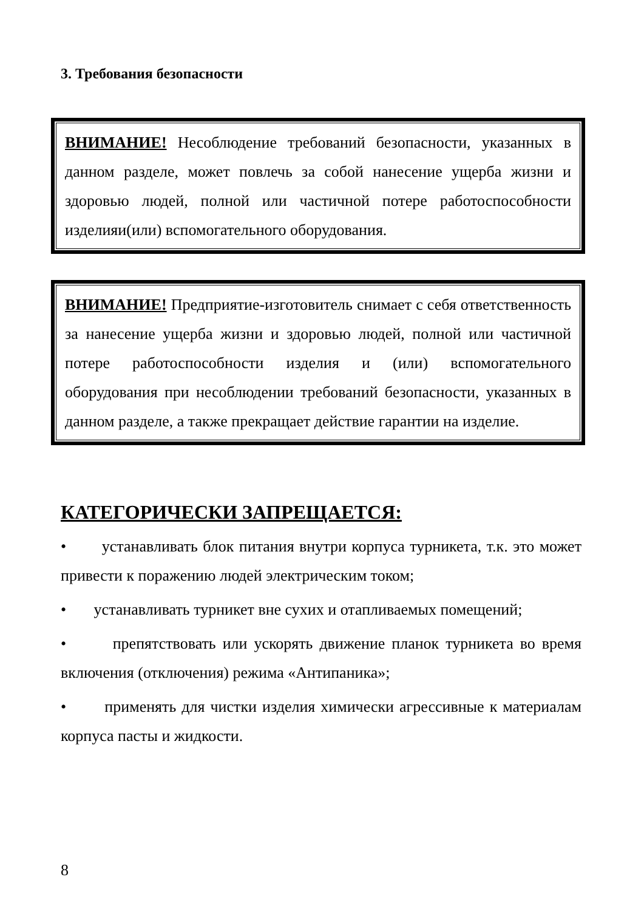3. Требования безопасности
ВНИМАНИЕ! Несоблюдение требований безопасности, указанных в данном разделе, может повлечь за собой нанесение ущерба жизни и здоровью людей, полной или частичной потере работоспособности изделияи(или) вспомогательного оборудования.
ВНИМАНИЕ! Предприятие-изготовитель снимает с себя ответственность за нанесение ущерба жизни и здоровью людей, полной или частичной потере работоспособности изделия и (или) вспомогательного оборудования при несоблюдении требований безопасности, указанных в данном разделе, а также прекращает действие гарантии на изделие.
КАТЕГОРИЧЕСКИ ЗАПРЕЩАЕТСЯ:
• устанавливать блок питания внутри корпуса турникета, т.к. это может привести к поражению людей электрическим током;
• устанавливать турникет вне сухих и отапливаемых помещений;
• препятствовать или ускорять движение планок турникета во время включения (отключения) режима «Антипаника»;
• применять для чистки изделия химически агрессивные к материалам корпуса пасты и жидкости.
8